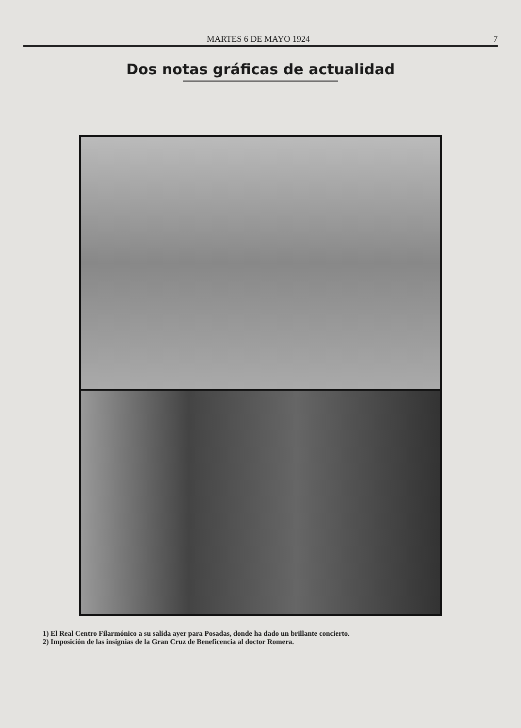MARTES 6 DE MAYO 1924 7
Dos notas gráficas de actualidad
1) El Real Centro Filarmónico a su salida ayer para Posadas, donde ha dado un brillante concierto.
2) Imposición de las insignias de la Gran Cruz de Beneficencia al doctor Romera.